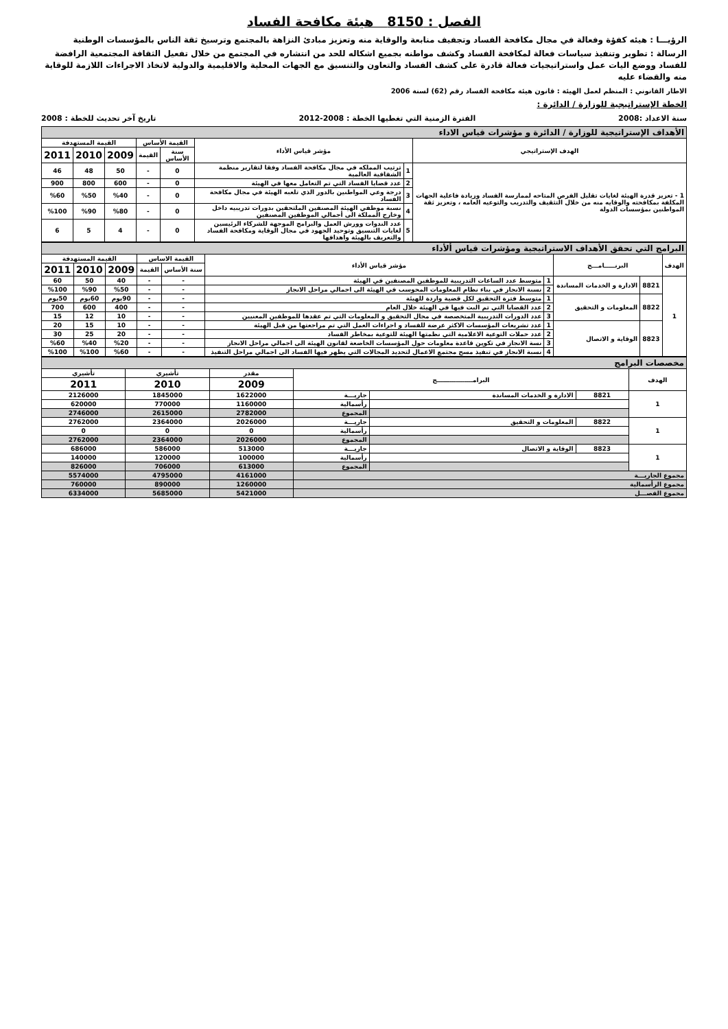الفصل : 8150 هيئة مكافحة الفساد
الرؤيـــا : هيئه كفؤة وفعالة في مجال مكافحة الفساد وتجفيف منابعة والوقاية منه وتعزيز مبادئ النزاهة بالمجتمع وترسيخ ثقة الناس بالمؤسسات الوطنية
الرسالة : تطوير وتنفيذ سياسات فعالة لمكافحة الفساد وكشف مواطنه بجميع اشكاله للحد من انتشاره في المجتمع من خلال تفعيل الثقافة المجتمعية الرافضة للفساد ووضع اليات عمل واستراتيجيات فعالة قادرة على كشف الفساد والتعاون والتنسيق مع الجهات المحلية والاقليمية والدولية لاتخاذ الاجراءات اللازمة للوقاية منه والقضاء عليه
الاطار القانوني : المنظم لعمل الهيئة : قانون هيئة مكافحة الفساد رقم (62) لسنة 2006
الخطة الإستراتيجية للوزارة / الدائرة :
سنة الاعداد :2008 الفترة الزمنية التي تغطيها الخطة : 2008-2012 تاريخ آخر تحديث للخطة : 2008
| الأهداف الإستراتيجية للوزارة / الدائرة و مؤشرات قياس الاداء | | | | | | | |
| الهدف الإستراتيجي | مؤشر قياس الأداء | | القيمة الأساس | | القيمة المستهدفة | | |
| | | | سنة الأساس | القيمة | | | |
| | | | | | 2009 | 2010 | 2011 |
| 1 - تعزيز قدرة الهيئة لغايات تقليل الفرص المتاحه لممارسة الفساد وزيادة فاعلية الجهات المكلفة بمكافحته والوقايه منه من خلال التثقيف والتدريب والتوعيه العامه ، وتعزيز ثقة المواطنين بمؤسسات الدولة | 1 | ترتيب المملكه في مجال مكافحة الفساد وفقا لتقارير منظمة الشفافية العالمية | 0 | - | 50 | 48 | 46 |
| | 2 | عدد قضايا الفساد التي تم التعامل معها في الهيئة | 0 | - | 600 | 800 | 900 |
| | 3 | درجة وعي المواطنين بالدور الذي تلعبه الهيئة في مجال مكافحة الفساد | 0 | - | %40 | %50 | %60 |
| | 4 | نسبة موظفي الهيئة المصنفين الملتحقين بدورات تدريبيه داخل وخارج المملكة الى أجمالي الموظفين المصنفين | 0 | - | %80 | %90 | %100 |
| | 5 | عدد الندوات وورش العمل والبرامج الموجهة للشركاء الرئيسين لغايات التنسيق وتوحيد الجهود في مجال الوقاية ومكافحة الفساد والتعريف بالهيئة واهدافها | 0 | - | 4 | 5 | 6 |
| البرامج التي تحقق الأهداف الاستراتيجية ومؤشرات قياس ألأداء | | | | | | | | | |
| الهدف | البرنـــــامـــج | | مؤشر قياس الأداء | | القيمة الاساس | | القيمة المستهدفة | | |
| | | | | | سنة الأساس | القيمة | | | |
| | | | | | | | 2009 | 2010 | 2011 |
| 1 | 8821 | الادارة و الخدمات المساندة | 1 | متوسط عدد الساعات التدريبية للموظفين المصنفين في الهيئة | - | - | 40 | 50 | 60 |
| | | | 2 | نسبة الانجاز في بناء نظام المعلومات المحوسب في الهيئة الى اجمالي مراحل الانجاز | - | - | %50 | %90 | %100 |
| | 8822 | المعلومات و التحقيق | 1 | متوسط فترة التحقيق لكل قضية واردة للهيئة | - | - | 90يوم | 60يوم | 50يوم |
| | | | 2 | عدد القضايا التي تم البت فيها في الهيئة خلال العام | - | - | 400 | 600 | 700 |
| | | | 3 | عدد الدورات التدريبية المتخصصة في مجال التحقيق و المعلومات التي تم عقدها للموظفين المعنيين | - | - | 10 | 12 | 15 |
| | 8823 | الوقاية و الاتصال | 1 | عدد تشريعات المؤسسات الاكثر عرضة للفساد و اجراءات العمل التي تم مراجعتها من قبل الهيئة | - | - | 10 | 15 | 20 |
| | | | 2 | عدد حملات التوعية الاعلامية التي نظمتها الهيئة للتوعية بمخاطر الفساد | - | - | 20 | 25 | 30 |
| | | | 3 | نسة الانجاز في تكوين قاعدة معلومات حول المؤسسات الخاضعة لقانون الهيئة الى اجمالي مراحل الانجاز | - | - | %20 | %40 | %60 |
| | | | 4 | نسبة الانجاز في تنفيذ مسح مجتمع الاعمال لتحديد المجالات التي يظهر فيها الفساد الى اجمالي مراحل التنفيذ | - | - | %60 | %100 | %100 |
| مخصصات البرامج | | | | | | |
| الهدف | البرامـــــــــــــــــج | | | مقدر | تأشيري | تأشيري |
| | | | | 2009 | 2010 | 2011 |
| 1 | 8821 | الادارة و الخدمات المساندة | جاريـــة | 1622000 | 1845000 | 2126000 |
| | | | رأسمالية | 1160000 | 770000 | 620000 |
| | | | المجموع | 2782000 | 2615000 | 2746000 |
| 1 | 8822 | المعلومات و التحقيق | جاريـــة | 2026000 | 2364000 | 2762000 |
| | | | رأسمالية | 0 | 0 | 0 |
| | | | المجموع | 2026000 | 2364000 | 2762000 |
| 1 | 8823 | الوقاية و الاتصال | جاريـــة | 513000 | 586000 | 686000 |
| | | | رأسمالية | 100000 | 120000 | 140000 |
| | | | المجموع | 613000 | 706000 | 826000 |
| مجموع الجاريـــة | | | | 4161000 | 4795000 | 5574000 |
| مجموع الرأسمالية | | | | 1260000 | 890000 | 760000 |
| مجموع الفصـــل | | | | 5421000 | 5685000 | 6334000 |